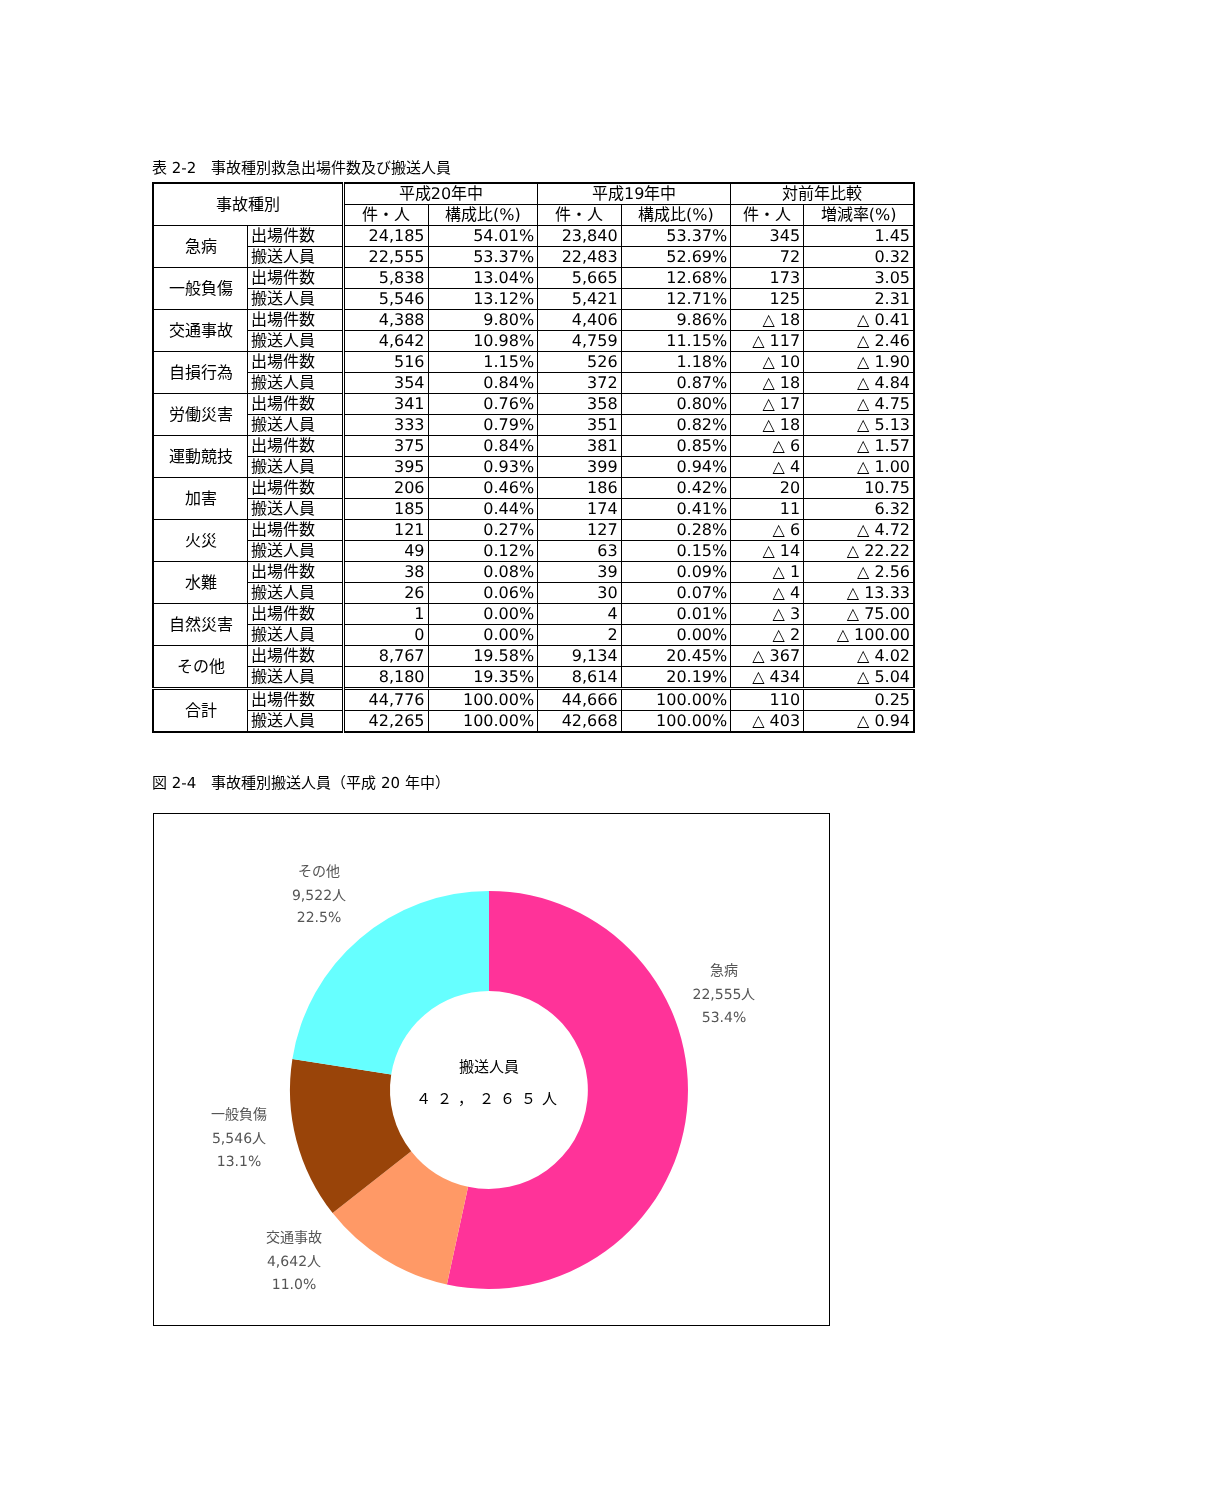表 2-2　事故種別救急出場件数及び搬送人員
| 事故種別 | | 平成20年中 | | 平成19年中 | | 対前年比較 | |
| --- | --- | --- | --- | --- | --- | --- | --- |
| | | 件・人 | 構成比(%) | 件・人 | 構成比(%) | 件・人 | 増減率(%) |
| 急病 | 出場件数 | 24,185 | 54.01% | 23,840 | 53.37% | 345 | 1.45 |
| | 搬送人員 | 22,555 | 53.37% | 22,483 | 52.69% | 72 | 0.32 |
| 一般負傷 | 出場件数 | 5,838 | 13.04% | 5,665 | 12.68% | 173 | 3.05 |
| | 搬送人員 | 5,546 | 13.12% | 5,421 | 12.71% | 125 | 2.31 |
| 交通事故 | 出場件数 | 4,388 | 9.80% | 4,406 | 9.86% | △ 18 | △ 0.41 |
| | 搬送人員 | 4,642 | 10.98% | 4,759 | 11.15% | △ 117 | △ 2.46 |
| 自損行為 | 出場件数 | 516 | 1.15% | 526 | 1.18% | △ 10 | △ 1.90 |
| | 搬送人員 | 354 | 0.84% | 372 | 0.87% | △ 18 | △ 4.84 |
| 労働災害 | 出場件数 | 341 | 0.76% | 358 | 0.80% | △ 17 | △ 4.75 |
| | 搬送人員 | 333 | 0.79% | 351 | 0.82% | △ 18 | △ 5.13 |
| 運動競技 | 出場件数 | 375 | 0.84% | 381 | 0.85% | △ 6 | △ 1.57 |
| | 搬送人員 | 395 | 0.93% | 399 | 0.94% | △ 4 | △ 1.00 |
| 加害 | 出場件数 | 206 | 0.46% | 186 | 0.42% | 20 | 10.75 |
| | 搬送人員 | 185 | 0.44% | 174 | 0.41% | 11 | 6.32 |
| 火災 | 出場件数 | 121 | 0.27% | 127 | 0.28% | △ 6 | △ 4.72 |
| | 搬送人員 | 49 | 0.12% | 63 | 0.15% | △ 14 | △ 22.22 |
| 水難 | 出場件数 | 38 | 0.08% | 39 | 0.09% | △ 1 | △ 2.56 |
| | 搬送人員 | 26 | 0.06% | 30 | 0.07% | △ 4 | △ 13.33 |
| 自然災害 | 出場件数 | 1 | 0.00% | 4 | 0.01% | △ 3 | △ 75.00 |
| | 搬送人員 | 0 | 0.00% | 2 | 0.00% | △ 2 | △ 100.00 |
| その他 | 出場件数 | 8,767 | 19.58% | 9,134 | 20.45% | △ 367 | △ 4.02 |
| | 搬送人員 | 8,180 | 19.35% | 8,614 | 20.19% | △ 434 | △ 5.04 |
| 合計 | 出場件数 | 44,776 | 100.00% | 44,666 | 100.00% | 110 | 0.25 |
| | 搬送人員 | 42,265 | 100.00% | 42,668 | 100.00% | △ 403 | △ 0.94 |
図 2-4　事故種別搬送人員（平成 20 年中）
搬送人員
４２，２６５人
その他
9,522人
22.5%
急病
22,555人
53.4%
一般負傷
5,546人
13.1%
交通事故
4,642人
11.0%